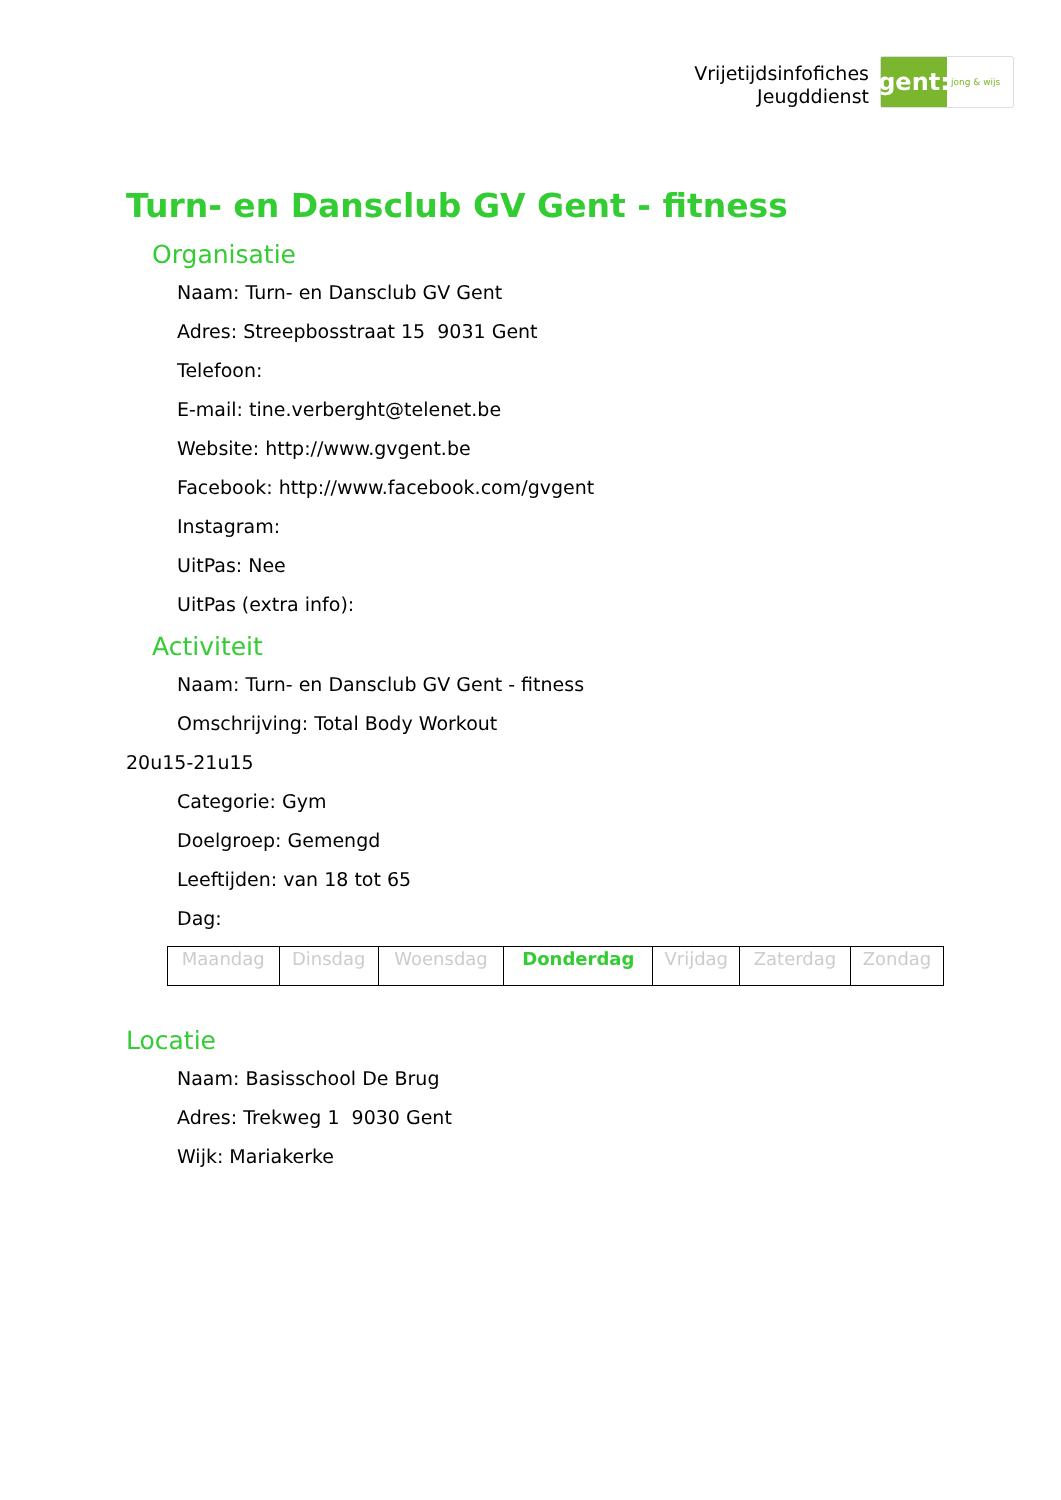Vrijetijdsinfofiches
Jeugddienst
gent:
jong & wijs
Turn- en Dansclub GV Gent - fitness
Organisatie
Naam: Turn- en Dansclub GV Gent
Adres: Streepbosstraat 15 9031 Gent
Telefoon:
E-mail: tine.verberght@telenet.be
Website: http://www.gvgent.be
Facebook: http://www.facebook.com/gvgent
Instagram:
UitPas: Nee
UitPas (extra info):
Activiteit
Naam: Turn- en Dansclub GV Gent - fitness
Omschrijving: Total Body Workout
20u15-21u15
Categorie: Gym
Doelgroep: Gemengd
Leeftijden: van 18 tot 65
Dag:
| Maandag | Dinsdag | Woensdag | Donderdag | Vrijdag | Zaterdag | Zondag |
Locatie
Naam: Basisschool De Brug
Adres: Trekweg 1 9030 Gent
Wijk: Mariakerke